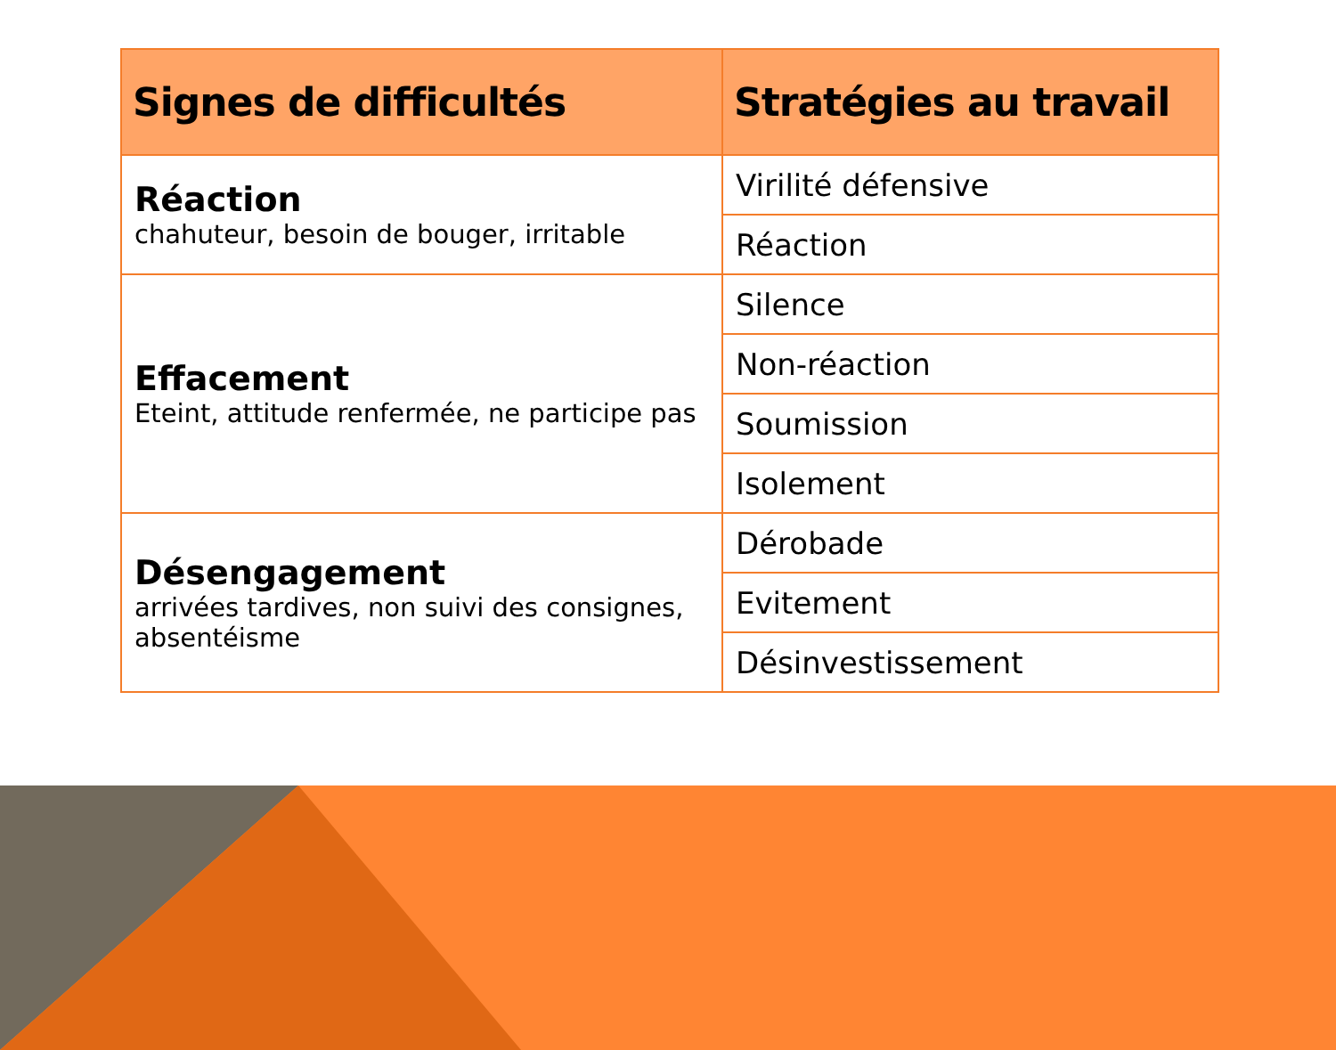| Signes de difficultés | Stratégies au travail |
| --- | --- |
| Réaction chahuteur, besoin de bouger, irritable | Virilité défensive |
| | Réaction |
| Effacement Eteint, attitude renfermée, ne participe pas | Silence |
| | Non-réaction |
| | Soumission |
| | Isolement |
| Désengagement arrivées tardives, non suivi des consignes, absentéisme | Dérobade |
| | Evitement |
| | Désinvestissement |